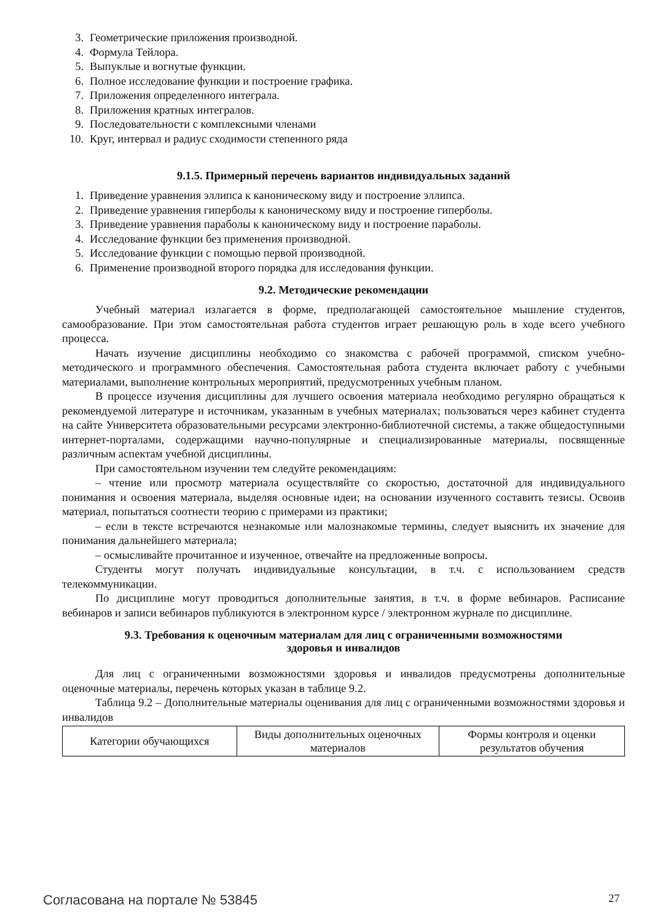3. Геометрические приложения производной.
4. Формула Тейлора.
5. Выпуклые и вогнутые функции.
6. Полное исследование функции и построение графика.
7. Приложения определенного интеграла.
8. Приложения кратных интегралов.
9. Последовательности с комплексными членами
10. Круг, интервал и радиус сходимости степенного ряда
9.1.5. Примерный перечень вариантов индивидуальных заданий
1. Приведение уравнения эллипса к каноническому виду и построение эллипса.
2. Приведение уравнения гиперболы к каноническому виду и построение гиперболы.
3. Приведение уравнения параболы к каноническому виду и построение параболы.
4. Исследование функции без применения производной.
5. Исследование функции с помощью первой производной.
6. Применение производной второго порядка для исследования функции.
9.2. Методические рекомендации
Учебный материал излагается в форме, предполагающей самостоятельное мышление студентов, самообразование. При этом самостоятельная работа студентов играет решающую роль в ходе всего учебного процесса.
Начать изучение дисциплины необходимо со знакомства с рабочей программой, списком учебно-методического и программного обеспечения. Самостоятельная работа студента включает работу с учебными материалами, выполнение контрольных мероприятий, предусмотренных учебным планом.
В процессе изучения дисциплины для лучшего освоения материала необходимо регулярно обращаться к рекомендуемой литературе и источникам, указанным в учебных материалах; пользоваться через кабинет студента на сайте Университета образовательными ресурсами электронно-библиотечной системы, а также общедоступными интернет-порталами, содержащими научно-популярные и специализированные материалы, посвященные различным аспектам учебной дисциплины.
При самостоятельном изучении тем следуйте рекомендациям:
– чтение или просмотр материала осуществляйте со скоростью, достаточной для индивидуального понимания и освоения материала, выделяя основные идеи; на основании изученного составить тезисы. Освоив материал, попытаться соотнести теорию с примерами из практики;
– если в тексте встречаются незнакомые или малознакомые термины, следует выяснить их значение для понимания дальнейшего материала;
– осмысливайте прочитанное и изученное, отвечайте на предложенные вопросы.
Студенты могут получать индивидуальные консультации, в т.ч. с использованием средств телекоммуникации.
По дисциплине могут проводиться дополнительные занятия, в т.ч. в форме вебинаров. Расписание вебинаров и записи вебинаров публикуются в электронном курсе / электронном журнале по дисциплине.
9.3. Требования к оценочным материалам для лиц с ограниченными возможностями
здоровья и инвалидов
Для лиц с ограниченными возможностями здоровья и инвалидов предусмотрены дополнительные оценочные материалы, перечень которых указан в таблице 9.2.
Таблица 9.2 – Дополнительные материалы оценивания для лиц с ограниченными возможностями здоровья и инвалидов
| Категории обучающихся | Виды дополнительных оценочных материалов | Формы контроля и оценки результатов обучения |
Согласована на портале № 53845 27